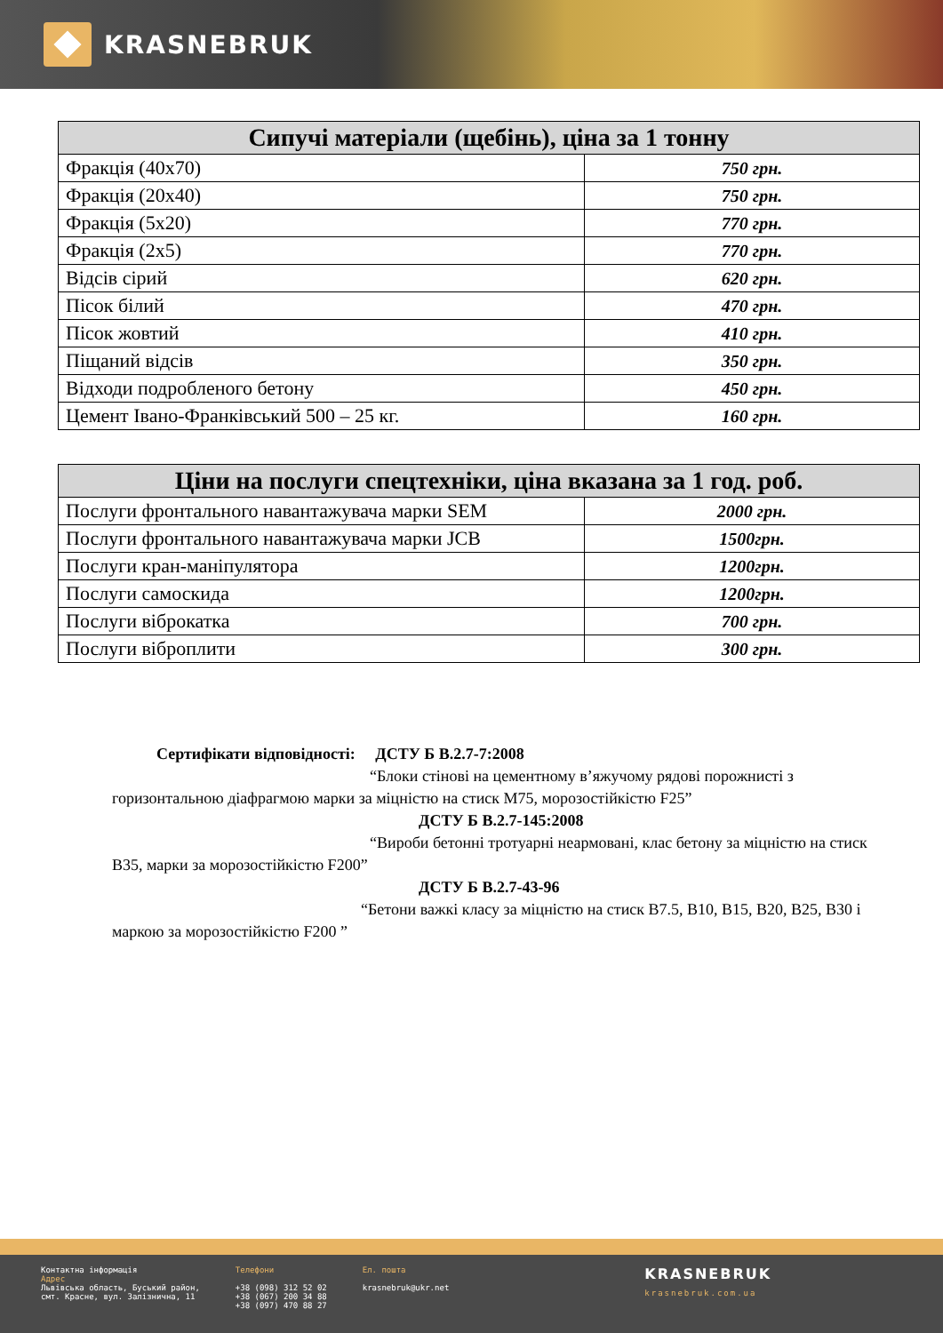KRASNEBRUK
| Сипучі матеріали (щебінь), ціна за 1 тонну | |
| --- | --- |
| Фракція (40х70) | 750 грн. |
| Фракція (20х40) | 750 грн. |
| Фракція (5х20) | 770 грн. |
| Фракція (2х5) | 770 грн. |
| Відсів сірий | 620 грн. |
| Пісок білий | 470 грн. |
| Пісок жовтий | 410 грн. |
| Піщаний відсів | 350 грн. |
| Відходи подробленого бетону | 450 грн. |
| Цемент Івано-Франківський 500 – 25 кг. | 160 грн. |
| Ціни на послуги спецтехніки, ціна вказана за 1 год. роб. | |
| --- | --- |
| Послуги фронтального навантажувача марки SEM | 2000 грн. |
| Послуги фронтального навантажувача марки JCB | 1500грн. |
| Послуги кран-маніпулятора | 1200грн. |
| Послуги самоскида | 1200грн. |
| Послуги віброкатка | 700 грн. |
| Послуги віброплити | 300 грн. |
Сертифікати відповідності: ДСТУ Б В.2.7-7:2008
“Блоки стінові на цементному в’яжучому рядові порожнисті з горизонтальною діафрагмою марки за міцністю на стиск М75, морозостійкістю F25”
ДСТУ Б В.2.7-145:2008
“Вироби бетонні тротуарні неармовані, клас бетону за міцністю на стиск В35, марки за морозостійкістю F200”
ДСТУ Б В.2.7-43-96
“Бетони важкі класу за міцністю на стиск В7.5, В10, В15, В20, В25, В30 і маркою за морозостійкістю F200 ”
Контактна інформація
Адрес
Львівська область, Буський район,
смт. Красне, вул. Залізнична, 11
Телефони
+38 (098) 312 52 02
+38 (067) 200 34 88
+38 (097) 470 88 27
Ел. пошта
krasnebruk@ukr.net
KRASNEBRUK
krasnebruk.com.ua